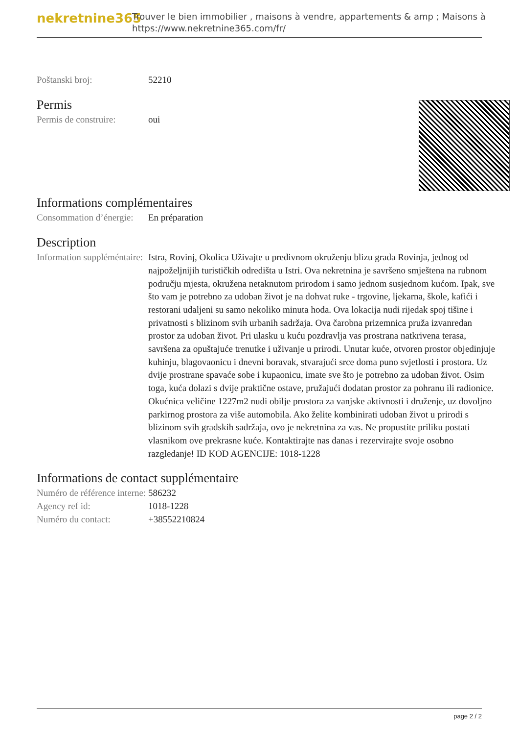nekretnine365
Trouver le bien immobilier , maisons à vendre, appartements & amp ; Maisons à
https://www.nekretnine365.com/fr/
Poštanski broj: 52210
Permis
Permis de construire:
oui
Informations complémentaires
Consommation d’énergie:
En préparation
Description
Information suppléméntaire:
Istra, Rovinj, Okolica Uživajte u predivnom okruženju blizu grada Rovinja, jednog od najpoželjnijih turističkih odredišta u Istri. Ova nekretnina je savršeno smještena na rubnom području mjesta, okružena netaknutom prirodom i samo jednom susjednom kućom. Ipak, sve što vam je potrebno za udoban život je na dohvat ruke - trgovine, ljekarna, škole, kafići i restorani udaljeni su samo nekoliko minuta hoda. Ova lokacija nudi rijedak spoj tišine i privatnosti s blizinom svih urbanih sadržaja. Ova čarobna prizemnica pruža izvanredan prostor za udoban život. Pri ulasku u kuću pozdravlja vas prostrana natkrivena terasa, savršena za opuštajuće trenutke i uživanje u prirodi. Unutar kuće, otvoren prostor objedinjuje kuhinju, blagovaonicu i dnevni boravak, stvarajući srce doma puno svjetlosti i prostora. Uz dvije prostrane spavaće sobe i kupaonicu, imate sve što je potrebno za udoban život. Osim toga, kuća dolazi s dvije praktične ostave, pružajući dodatan prostor za pohranu ili radionice. Okućnica veličine 1227m2 nudi obilje prostora za vanjske aktivnosti i druženje, uz dovoljno parkirnog prostora za više automobila. Ako želite kombinirati udoban život u prirodi s blizinom svih gradskih sadržaja, ovo je nekretnina za vas. Ne propustite priliku postati vlasnikom ove prekrasne kuće. Kontaktirajte nas danas i rezervirajte svoje osobno razgledanje! ID KOD AGENCIJE: 1018-1228
Informations de contact supplémentaire
Numéro de référence interne:
586232
Agency ref id: 1018-1228
Numéro du contact: +38552210824
page 2 / 2